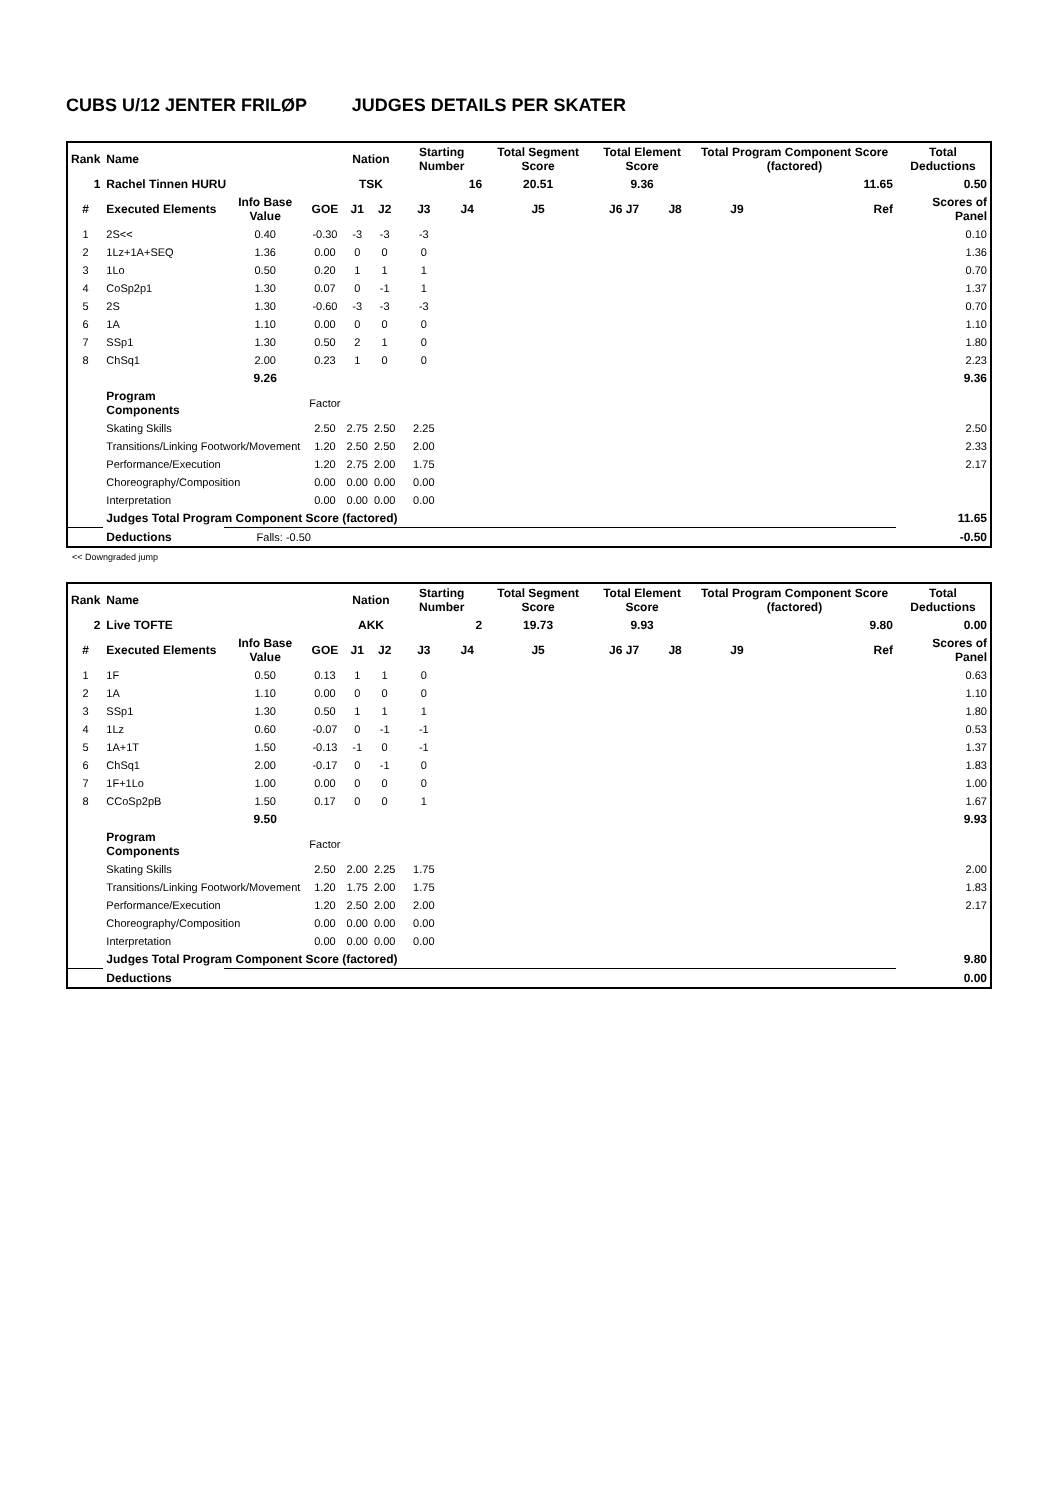CUBS U/12 JENTER FRILØP JUDGES DETAILS PER SKATER
| Rank | Name | | | Nation | | Starting Number | | Total Segment Score | Total Element Score | | Total Program Component Score (factored) | | Total Deductions |
| --- | --- | --- | --- | --- | --- | --- | --- | --- | --- | --- | --- | --- | --- |
| 1 | Rachel Tinnen HURU | | | TSK | | 16 | | 20.51 | 9.36 | | 11.65 | | 0.50 |
| # | Executed Elements | Info Base Value | GOE | J1 | J2 | J3 | J4 | J5 | J6 J7 | J8 | J9 | Ref | Scores of Panel |
| 1 | 2S<< | 0.40 | -0.30 | -3 | -3 | -3 | | | | | | | 0.10 |
| 2 | 1Lz+1A+SEQ | 1.36 | 0.00 | 0 | 0 | 0 | | | | | | | 1.36 |
| 3 | 1Lo | 0.50 | 0.20 | 1 | 1 | 1 | | | | | | | 0.70 |
| 4 | CoSp2p1 | 1.30 | 0.07 | 0 | -1 | 1 | | | | | | | 1.37 |
| 5 | 2S | 1.30 | -0.60 | -3 | -3 | -3 | | | | | | | 0.70 |
| 6 | 1A | 1.10 | 0.00 | 0 | 0 | 0 | | | | | | | 1.10 |
| 7 | SSp1 | 1.30 | 0.50 | 2 | 1 | 0 | | | | | | | 1.80 |
| 8 | ChSq1 | 2.00 | 0.23 | 1 | 0 | 0 | | | | | | | 2.23 |
| | | 9.26 | | | | | | | | | | | 9.36 |
| | Program Components | | Factor | | | | | | | | | | |
| | Skating Skills | | 2.50 | 2.75 | 2.50 | 2.25 | | | | | | | 2.50 |
| | Transitions/Linking Footwork/Movement | | 1.20 | 2.50 | 2.50 | 2.00 | | | | | | | 2.33 |
| | Performance/Execution | | 1.20 | 2.75 | 2.00 | 1.75 | | | | | | | 2.17 |
| | Choreography/Composition | | 0.00 | 0.00 | 0.00 | 0.00 | | | | | | | |
| | Interpretation | | 0.00 | 0.00 | 0.00 | 0.00 | | | | | | | |
| | Judges Total Program Component Score (factored) | | | | | | | | | | | | 11.65 |
| | Deductions | Falls: -0.50 | | | | | | | | | | | -0.50 |
<< Downgraded jump
| Rank | Name | | | Nation | | Starting Number | | Total Segment Score | Total Element Score | | Total Program Component Score (factored) | | Total Deductions |
| --- | --- | --- | --- | --- | --- | --- | --- | --- | --- | --- | --- | --- | --- |
| 2 | Live TOFTE | | | AKK | | 2 | | 19.73 | 9.93 | | 9.80 | | 0.00 |
| # | Executed Elements | Info Base Value | GOE | J1 | J2 | J3 | J4 | J5 | J6 J7 | J8 | J9 | Ref | Scores of Panel |
| 1 | 1F | 0.50 | 0.13 | 1 | 1 | 0 | | | | | | | 0.63 |
| 2 | 1A | 1.10 | 0.00 | 0 | 0 | 0 | | | | | | | 1.10 |
| 3 | SSp1 | 1.30 | 0.50 | 1 | 1 | 1 | | | | | | | 1.80 |
| 4 | 1Lz | 0.60 | -0.07 | 0 | -1 | -1 | | | | | | | 0.53 |
| 5 | 1A+1T | 1.50 | -0.13 | -1 | 0 | -1 | | | | | | | 1.37 |
| 6 | ChSq1 | 2.00 | -0.17 | 0 | -1 | 0 | | | | | | | 1.83 |
| 7 | 1F+1Lo | 1.00 | 0.00 | 0 | 0 | 0 | | | | | | | 1.00 |
| 8 | CCoSp2pB | 1.50 | 0.17 | 0 | 0 | 1 | | | | | | | 1.67 |
| | | 9.50 | | | | | | | | | | | 9.93 |
| | Program Components | | Factor | | | | | | | | | | |
| | Skating Skills | | 2.50 | 2.00 | 2.25 | 1.75 | | | | | | | 2.00 |
| | Transitions/Linking Footwork/Movement | | 1.20 | 1.75 | 2.00 | 1.75 | | | | | | | 1.83 |
| | Performance/Execution | | 1.20 | 2.50 | 2.00 | 2.00 | | | | | | | 2.17 |
| | Choreography/Composition | | 0.00 | 0.00 | 0.00 | 0.00 | | | | | | | |
| | Interpretation | | 0.00 | 0.00 | 0.00 | 0.00 | | | | | | | |
| | Judges Total Program Component Score (factored) | | | | | | | | | | | | 9.80 |
| | Deductions | | | | | | | | | | | | 0.00 |